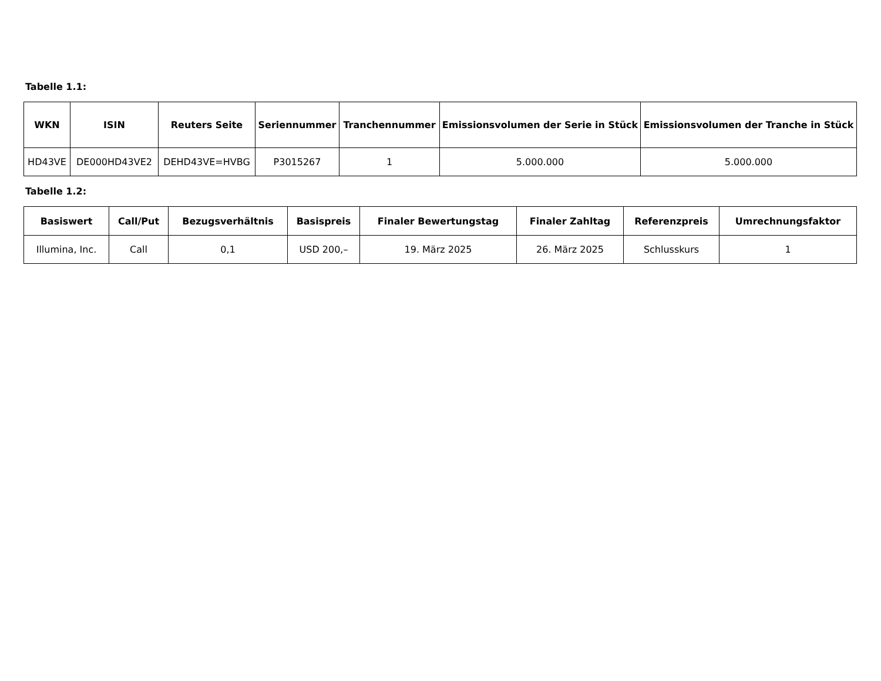Tabelle 1.1:
| WKN | ISIN | Reuters Seite | Seriennummer | Tranchennummer | Emissionsvolumen der Serie in Stück | Emissionsvolumen der Tranche in Stück |
| --- | --- | --- | --- | --- | --- | --- |
| HD43VE | DE000HD43VE2 | DEHD43VE=HVBG | P3015267 | 1 | 5.000.000 | 5.000.000 |
Tabelle 1.2:
| Basiswert | Call/Put | Bezugsverhältnis | Basispreis | Finaler Bewertungstag | Finaler Zahltag | Referenzpreis | Umrechnungsfaktor |
| --- | --- | --- | --- | --- | --- | --- | --- |
| Illumina, Inc. | Call | 0,1 | USD 200,– | 19. März 2025 | 26. März 2025 | Schlusskurs | 1 |